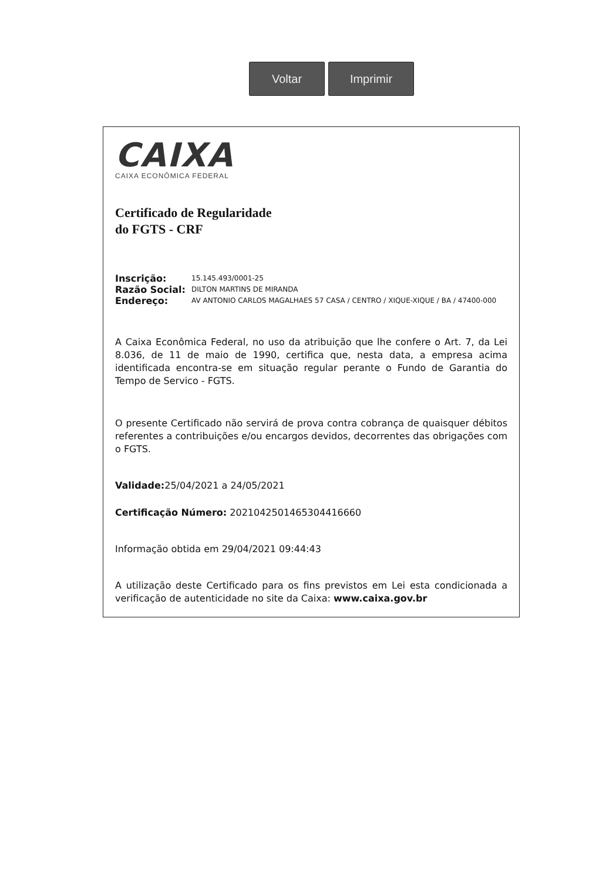Voltar Imprimir
CAIXA
CAIXA ECONÔMICA FEDERAL
Certificado de Regularidade
do FGTS - CRF
Inscrição: 15.145.493/0001-25
Razão Social: DILTON MARTINS DE MIRANDA
Endereço: AV ANTONIO CARLOS MAGALHAES 57 CASA / CENTRO / XIQUE-XIQUE / BA / 47400-000
A Caixa Econômica Federal, no uso da atribuição que lhe confere o Art. 7, da Lei 8.036, de 11 de maio de 1990, certifica que, nesta data, a empresa acima identificada encontra-se em situação regular perante o Fundo de Garantia do Tempo de Servico - FGTS.
O presente Certificado não servirá de prova contra cobrança de quaisquer débitos referentes a contribuições e/ou encargos devidos, decorrentes das obrigações com o FGTS.
Validade: 25/04/2021 a 24/05/2021
Certificação Número: 2021042501465304416660
Informação obtida em 29/04/2021 09:44:43
A utilização deste Certificado para os fins previstos em Lei esta condicionada a verificação de autenticidade no site da Caixa: www.caixa.gov.br